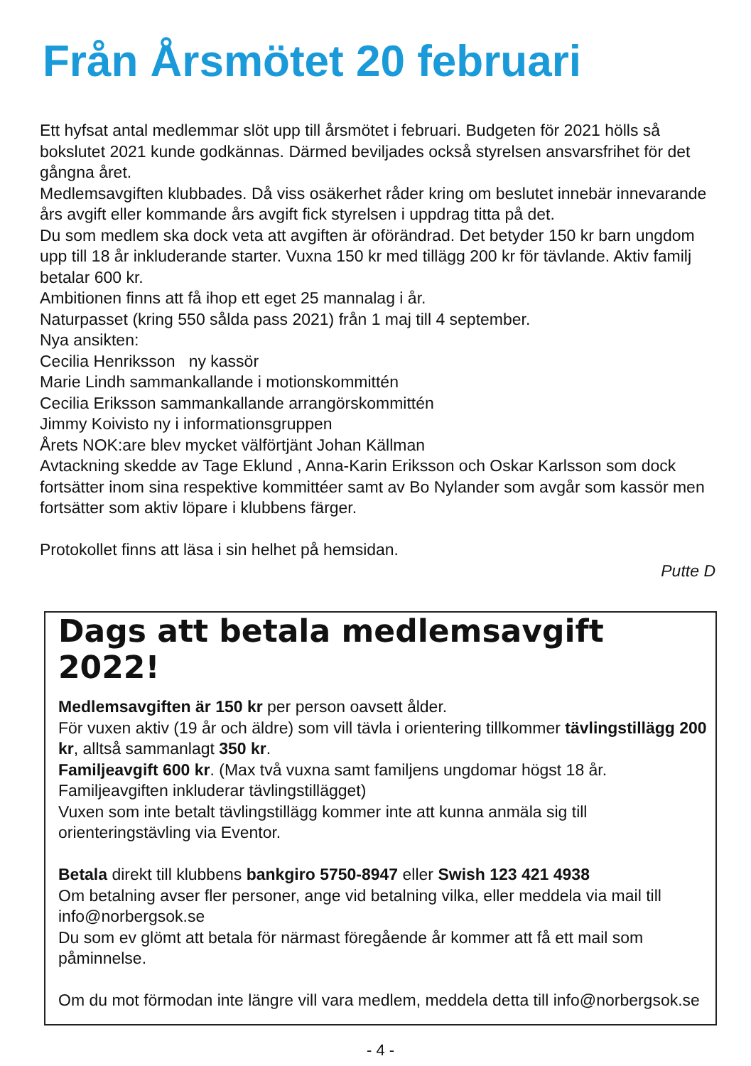Från Årsmötet 20 februari
Ett hyfsat antal medlemmar slöt upp till årsmötet i februari. Budgeten för 2021 hölls så bokslutet 2021 kunde godkännas. Därmed beviljades också styrelsen ansvarsfrihet för det gångna året.
Medlemsavgiften klubbades. Då viss osäkerhet råder kring om beslutet innebär innevarande års avgift eller kommande års avgift fick styrelsen i uppdrag titta på det.
Du som medlem ska dock veta att avgiften är oförändrad. Det betyder 150 kr barn ungdom upp till 18 år inkluderande starter. Vuxna 150 kr med tillägg 200 kr för tävlande. Aktiv familj betalar 600 kr.
Ambitionen finns att få ihop ett eget 25 mannalag i år.
Naturpasset (kring 550 sålda pass 2021) från 1 maj till 4 september.
Nya ansikten:
Cecilia Henriksson ny kassör
Marie Lindh sammankallande i motionskommittén
Cecilia Eriksson sammankallande arrangörskommittén
Jimmy Koivisto ny i informationsgruppen
Årets NOK:are blev mycket välförtjänt Johan Källman
Avtackning skedde av Tage Eklund , Anna-Karin Eriksson och Oskar Karlsson som dock fortsätter inom sina respektive kommittéer samt av Bo Nylander som avgår som kassör men fortsätter som aktiv löpare i klubbens färger.
Protokollet finns att läsa i sin helhet på hemsidan.
Putte D
Dags att betala medlemsavgift 2022!
Medlemsavgiften är 150 kr per person oavsett ålder.
För vuxen aktiv (19 år och äldre) som vill tävla i orientering tillkommer tävlingstillägg 200 kr, alltså sammanlagt 350 kr.
Familjeavgift 600 kr. (Max två vuxna samt familjens ungdomar högst 18 år. Familjeavgiften inkluderar tävlingstillägget)
Vuxen som inte betalt tävlingstillägg kommer inte att kunna anmäla sig till orienteringstävling via Eventor.
Betala direkt till klubbens bankgiro 5750-8947 eller Swish 123 421 4938
Om betalning avser fler personer, ange vid betalning vilka, eller meddela via mail till info@norbergsok.se
Du som ev glömt att betala för närmast föregående år kommer att få ett mail som påminnelse.
Om du mot förmodan inte längre vill vara medlem, meddela detta till info@norbergsok.se
- 4 -